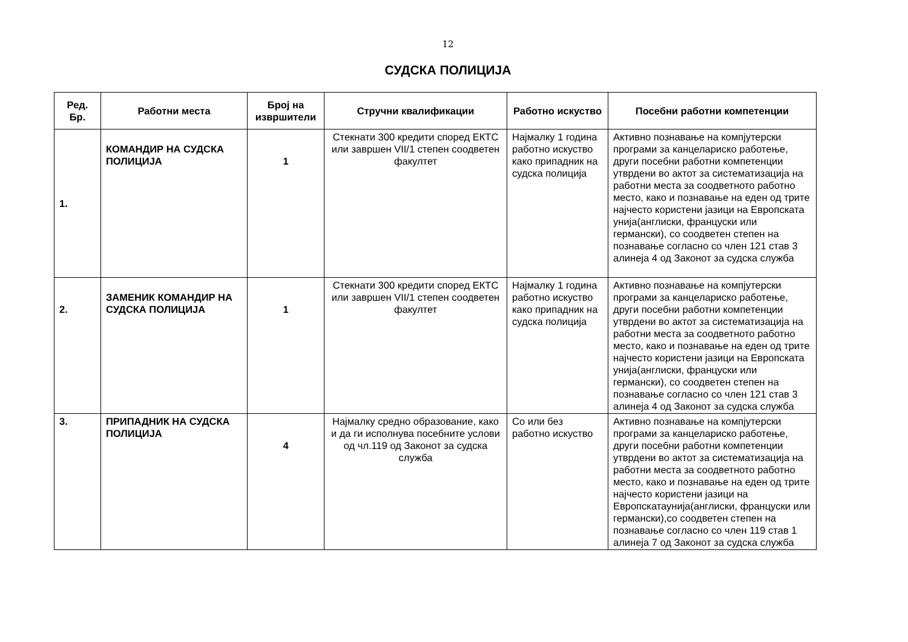12
СУДСКА ПОЛИЦИЈА
| Ред. Бр. | Работни места | Број на извршители | Стручни квалификации | Работно искуство | Посебни работни компетенции |
| --- | --- | --- | --- | --- | --- |
| 1. | КОМАНДИР НА СУДСКА ПОЛИЦИЈА | 1 | Стекнати 300 кредити според ЕКТС или завршен VII/1 степен соодветен факултет | Најмалку 1 година работно искуство како припадник на судска полиција | Активно познавање на компјутерски програми за канцелариско работење, други посебни работни компетенции утврдени во актот за систематизација на работни места за соодветното работно место, како и познавање на еден од трите најчесто користени јазици на Европската унија(англиски, француски или германски), со соодветен степен на познавање согласно со член 121 став 3 алинеја 4 од Законот за судска служба |
| 2. | ЗАМЕНИК КОМАНДИР НА СУДСКА ПОЛИЦИЈА | 1 | Стекнати 300 кредити според ЕКТС или завршен VII/1 степен соодветен факултет | Најмалку 1 година работно искуство како припадник на судска полиција | Активно познавање на компјутерски програми за канцелариско работење, други посебни работни компетенции утврдени во актот за систематизација на работни места за соодветното работно место, како и познавање на еден од трите најчесто користени јазици на Европската унија(англиски, француски или германски), со соодветен степен на познавање согласно со член 121 став 3 алинеја 4 од Законот за судска служба |
| 3. | ПРИПАДНИК НА СУДСКА ПОЛИЦИЈА | 4 | Најмалку средно образование, како и да ги исполнува посебните услови од чл.119 од Законот за судска служба | Со или без работно искуство | Активно познавање на компјутерски програми за канцелариско работење, други посебни работни компетенции утврдени во актот за систематизација на работни места за соодветното работно место, како и познавање на еден од трите најчесто користени јазици на Европскатаунија(англиски, француски или германски),со соодветен степен на познавање согласно со член 119 став 1 алинеја 7 од Законот за судска служба |